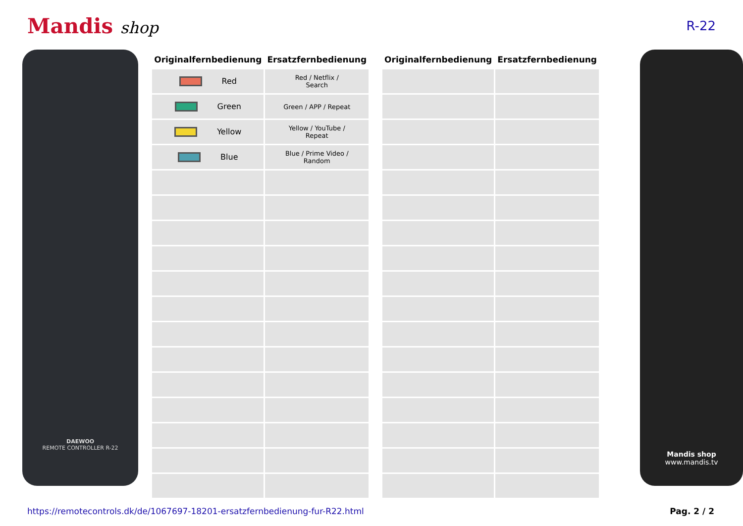Mandis shop
R-22
DAEWOO
REMOTE CONTROLLER R-22
| Originalfernbedienung | Ersatzfernbedienung |
| --- | --- |
| Red | Red / Netflix / Search |
| Green | Green / APP / Repeat |
| Yellow | Yellow / YouTube / Repeat |
| Blue | Blue / Prime Video / Random |
| Originalfernbedienung | Ersatzfernbedienung |
| --- | --- |
Mandis shop
www.mandis.tv
https://remotecontrols.dk/de/1067697-18201-ersatzfernbedienung-fur-R22.html Pag. 2 / 2